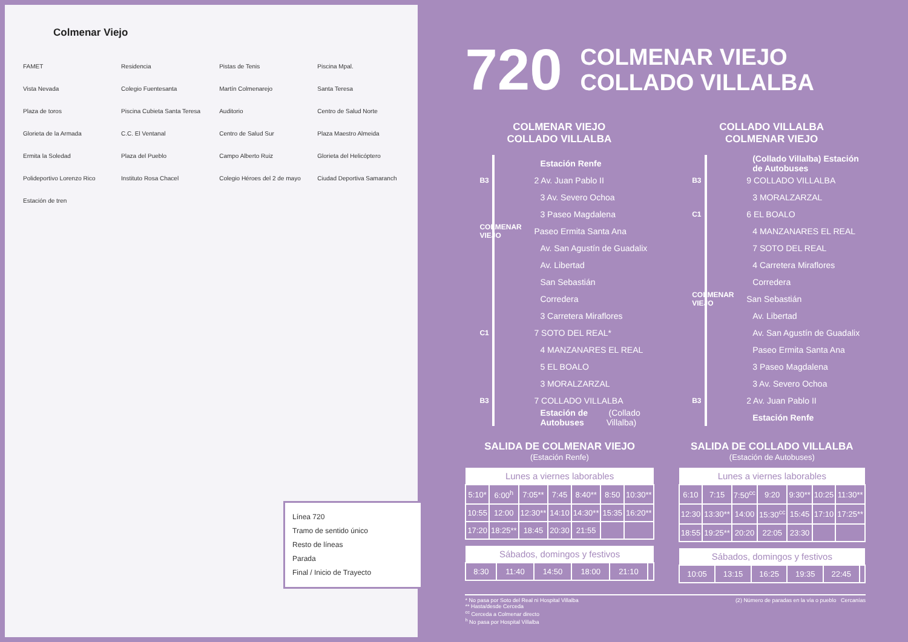Colmenar Viejo
FAMET Residencia Pistas de Tenis Piscina Mpal. Vista Nevada Colegio Fuentesanta Martín Colmenarejo Santa Teresa Plaza de toros Piscina Cubieta Santa Teresa Auditorio Centro de Salud Norte Glorieta de la Armada C.C. El Ventanal Centro de Salud Sur Plaza Maestro Almeida Ermita la Soledad Plaza del Pueblo Campo Alberto Ruiz Glorieta del Helicóptero Polideportivo Lorenzo Rico Instituto Rosa Chacel Colegio Héroes del 2 de mayo Ciudad Deportiva Samaranch Estación de tren
Línea 720
Tramo de sentido único
Resto de líneas
Parada
Final / Inicio de Trayecto
720 COLMENAR VIEJO
COLLADO VILLALBA
COLMENAR VIEJO
COLLADO VILLALBA
Estación Renfe
B3 2 Av. Juan Pablo II
3 Av. Severo Ochoa
3 Paseo Magdalena
COLMENAR VIEJO Paseo Ermita Santa Ana
Av. San Agustín de Guadalix
Av. Libertad
San Sebastián
Corredera
3 Carretera Miraflores
C1 7 SOTO DEL REAL*
4 MANZANARES EL REAL
5 EL BOALO
3 MORALZARZAL
B3 7 COLLADO VILLALBA
Estación de Autobuses (Collado Villalba)
COLLADO VILLALBA
COLMENAR VIEJO
(Collado Villalba) Estación de Autobuses
B3 9 COLLADO VILLALBA
3 MORALZARZAL
C1 6 EL BOALO
4 MANZANARES EL REAL
7 SOTO DEL REAL
4 Carretera Miraflores
Corredera
COLMENAR VIEJO San Sebastián
Av. Libertad
Av. San Agustín de Guadalix
Paseo Ermita Santa Ana
3 Paseo Magdalena
3 Av. Severo Ochoa
B3 2 Av. Juan Pablo II
Estación Renfe
SALIDA DE COLMENAR VIEJO
(Estación Renfe)
| Lunes a viernes laborables | | | | | | |
| --- | --- | --- | --- | --- | --- | --- |
| 5:10* | 6:00<sup>h</sup> | 7:05** | 7:45 | 8:40** | 8:50 | 10:30** |
| 10:55 | 12:00 | 12:30** | 14:10 | 14:30** | 15:35 | 16:20** |
| 17:20 | 18:25** | 18:45 | 20:30 | 21:55 | | |
| Sábados, domingos y festivos | | | | | |
| --- | --- | --- | --- | --- | --- |
| 8:30 | 11:40 | 14:50 | 18:00 | 21:10 | |
SALIDA DE COLLADO VILLALBA
(Estación de Autobuses)
| Lunes a viernes laborables | | | | | | |
| --- | --- | --- | --- | --- | --- | --- |
| 6:10 | 7:15 | 7:50<sup>cc</sup> | 9:20 | 9:30** | 10:25 | 11:30** |
| 12:30 | 13:30** | 14:00 | 15:30<sup>cc</sup> | 15:45 | 17:10 | 17:25** |
| 18:55 | 19:25** | 20:20 | 22:05 | 23:30 | | |
| Sábados, domingos y festivos | | | | | |
| --- | --- | --- | --- | --- | --- |
| 10:05 | 13:15 | 16:25 | 19:35 | 22:45 | |
* No pasa por Soto del Real ni Hospital Villalba
** Hasta/desde Cerceda
<sup>cc</sup> Cerceda a Colmenar directo
<sup>h</sup> No pasa por Hospital Villalba
(2) Número de paradas en la vía o pueblo Cercanías